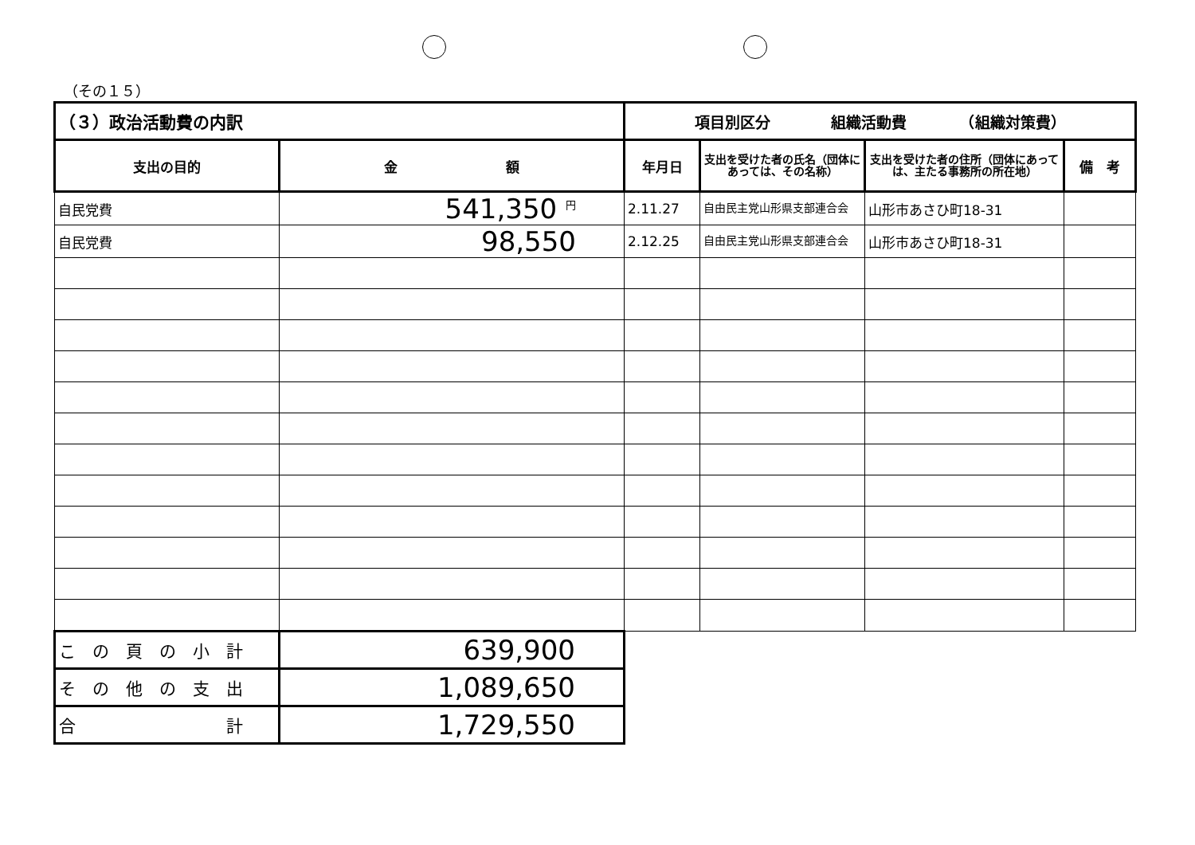（その１５）
| （３）政治活動費の内訳 | | 項目別区分 組織活動費 （組織対策費） | | | |
| 支出の目的 | 金 額 | 年月日 | 支出を受けた者の氏名（団体にあっては、その名称） | 支出を受けた者の住所（団体にあっては、主たる事務所の所在地） | 備 考 |
| 自民党費 | 541,350 <sup>円</sup> | 2.11.27 | 自由民主党山形県支部連合会 | 山形市あさひ町18-31 | |
| 自民党費 | 98,550 | 2.12.25 | 自由民主党山形県支部連合会 | 山形市あさひ町18-31 | |
| こ の 頁 の 小 計 | 639,900 | | | | |
| そ の 他 の 支 出 | 1,089,650 | | | | |
| 合 計 | 1,729,550 | | | | |